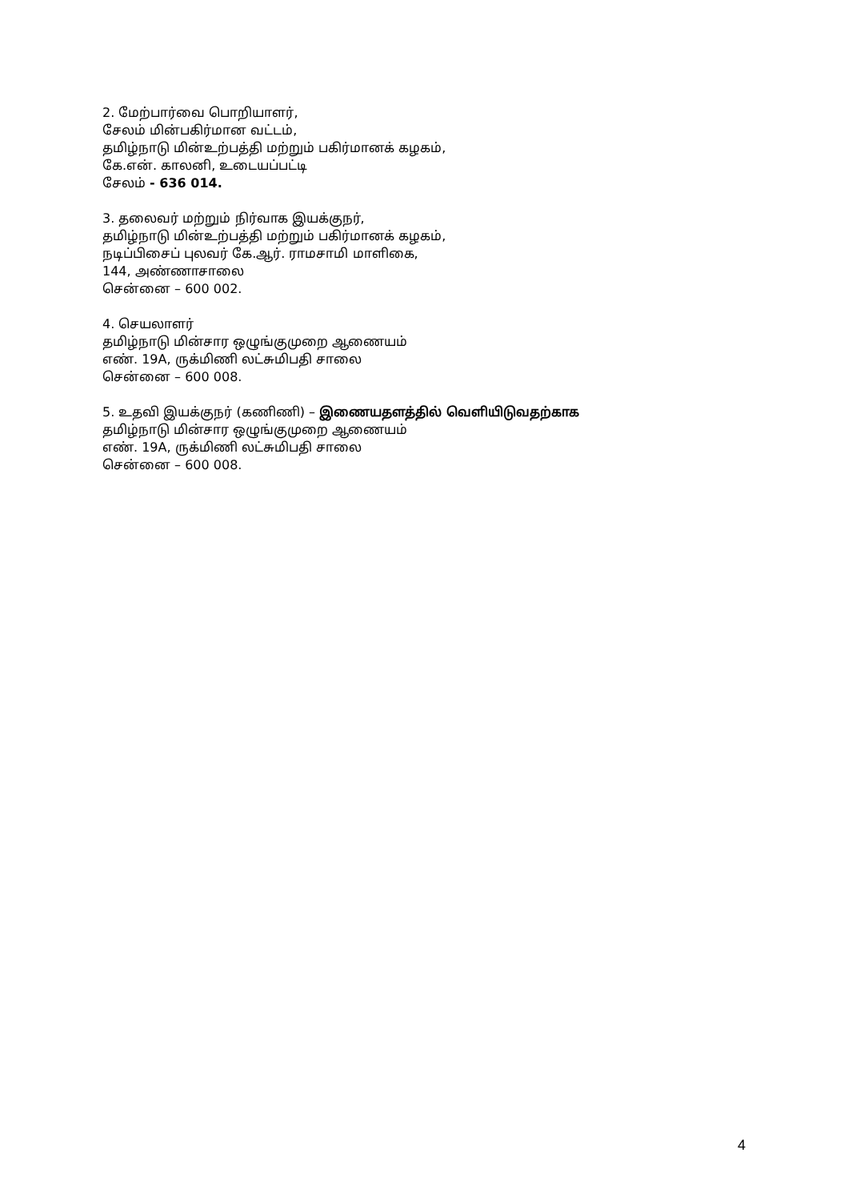2. மேற்பார்வை பொறியாளர்,
சேலம் மின்பகிர்மான வட்டம்,
தமிழ்நாடு மின்உற்பத்தி மற்றும் பகிர்மானக் கழகம்,
கே.என். காலனி, உடையப்பட்டி
சேலம் - 636 014.
3. தலைவர் மற்றும் நிர்வாக இயக்குநர்,
தமிழ்நாடு மின்உற்பத்தி மற்றும் பகிர்மானக் கழகம்,
நடிப்பிசைப் புலவர் கே.ஆர். ராமசாமி மாளிகை,
144, அண்ணாசாலை
சென்னை – 600 002.
4. செயலாளர்
தமிழ்நாடு மின்சார ஒழுங்குமுறை ஆணையம்
எண். 19A, ருக்மிணி லட்சுமிபதி சாலை
சென்னை – 600 008.
5. உதவி இயக்குநர் (கணிணி) – இணையதளத்தில் வெளியிடுவதற்காக
தமிழ்நாடு மின்சார ஒழுங்குமுறை ஆணையம்
எண். 19A, ருக்மிணி லட்சுமிபதி சாலை
சென்னை – 600 008.
4